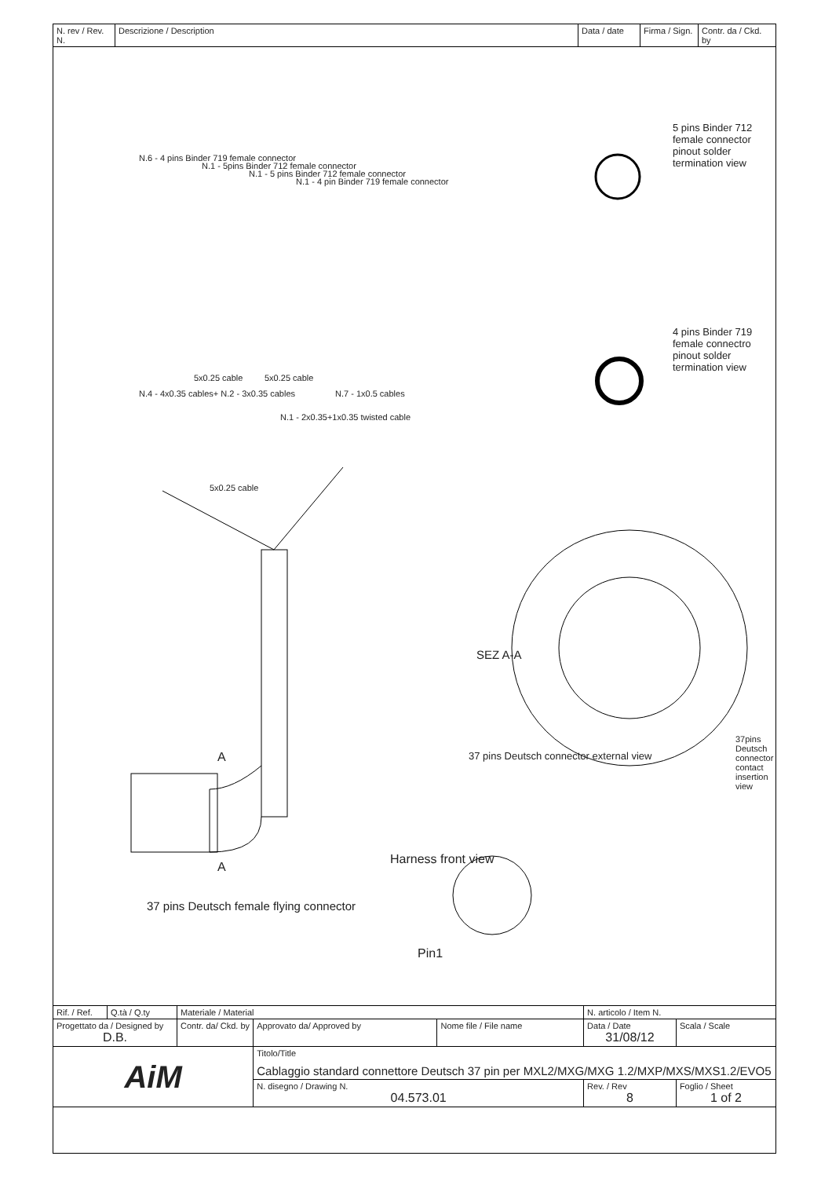| N. rev / Rev. N. | Descrizione / Description | Data / date | Firma / Sign. | Contr. da / Ckd. by |
N.6 - 4 pins Binder 719 female connector
N.1 - 5pins Binder 712 female connector
N.1 - 5 pins Binder 712 female connector
N.1 - 4 pin Binder 719 female connector
N.4 - 4x0.35 cables+ N.2 - 3x0.35 cables
5x0.25 cable 5x0.25 cable
N.1 - 2x0.35+1x0.35 twisted cable
N.7 - 1x0.5 cables
5x0.25 cable
5 pins Binder 712 female connector pinout solder termination view
4 pins Binder 719 female connectro pinout solder termination view
SEZ A-A
37 pins Deutsch connector external view
37pins Deutsch connector contact insertion view
A
A
Harness front view
Pin1
37 pins Deutsch female flying connector
| Rif. / Ref. | Q.tà / Q.ty | Materiale / Material | | | N. articolo / Item N. | | |
| Progettato da / Designed by D.B. | | Contr. da/ Ckd. by | Approvato da/ Approved by | Nome file / File name | Data / Date 31/08/12 | | Scala / Scale |
| AiM | | | Titolo/Title Cablaggio standard connettore Deutsch 37 pin per MXL2/MXG/MXG 1.2/MXP/MXS/MXS1.2/EVO5 | | | | |
| | | | N. disegno / Drawing N. 04.573.01 | | | Rev. / Rev 8 | Foglio / Sheet 1 of 2 |